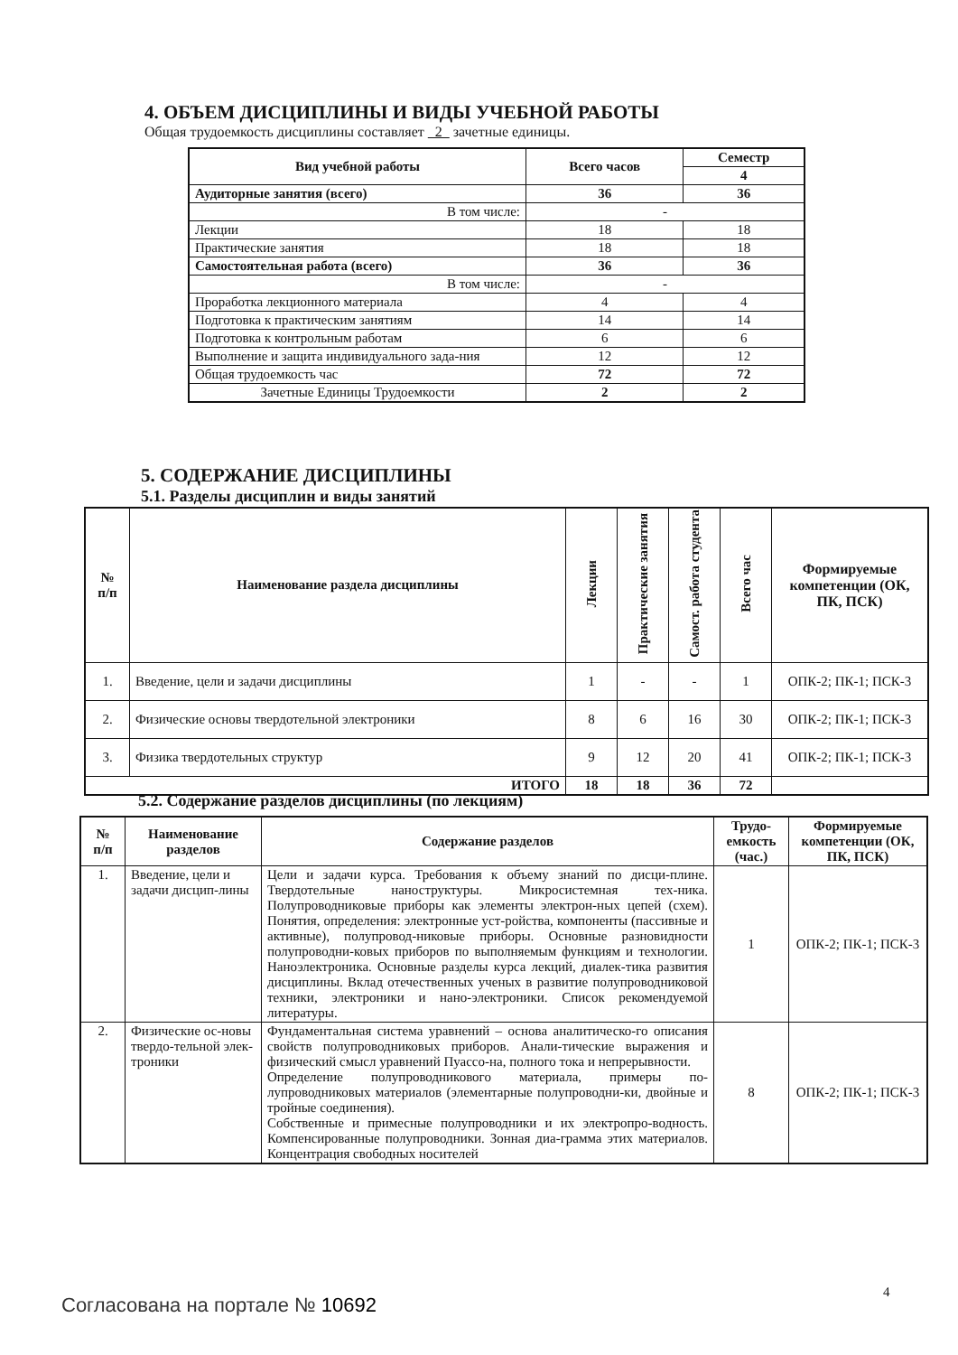4. ОБЪЕМ ДИСЦИПЛИНЫ И ВИДЫ УЧЕБНОЙ РАБОТЫ
Общая трудоемкость дисциплины составляет 2 зачетные единицы.
| Вид учебной работы | Всего часов | Семестр |
| --- | --- | --- |
| | | 4 |
| Аудиторные занятия (всего) | 36 | 36 |
| В том числе: | - | |
| Лекции | 18 | 18 |
| Практические занятия | 18 | 18 |
| Самостоятельная работа (всего) | 36 | 36 |
| В том числе: | - | |
| Проработка лекционного материала | 4 | 4 |
| Подготовка к практическим занятиям | 14 | 14 |
| Подготовка к контрольным работам | 6 | 6 |
| Выполнение и защита индивидуального зада-ния | 12 | 12 |
| Общая трудоемкость час | 72 | 72 |
| Зачетные Единицы Трудоемкости | 2 | 2 |
5. СОДЕРЖАНИЕ ДИСЦИПЛИНЫ
5.1. Разделы дисциплин и виды занятий
| № п/п | Наименование раздела дисциплины | Лекции | Практические занятия | Самост. работа студента | Всего час | Формируемые компетенции (ОК, ПК, ПСК) |
| --- | --- | --- | --- | --- | --- | --- |
| 1. | Введение, цели и задачи дисциплины | 1 | - | - | 1 | ОПК-2; ПК-1; ПСК-3 |
| 2. | Физические основы твердотельной электроники | 8 | 6 | 16 | 30 | ОПК-2; ПК-1; ПСК-3 |
| 3. | Физика твердотельных структур | 9 | 12 | 20 | 41 | ОПК-2; ПК-1; ПСК-3 |
| ИТОГО | | 18 | 18 | 36 | 72 | |
5.2. Содержание разделов дисциплины (по лекциям)
| № п/п | Наименование разделов | Содержание разделов | Трудо-емкость (час.) | Формируемые компетенции (ОК, ПК, ПСК) |
| --- | --- | --- | --- | --- |
| 1. | Введение, цели и задачи дисцип-лины | Цели и задачи курса. Требования к объему знаний по дисци-плине. Твердотельные наноструктуры. Микросистемная тех-ника. Полупроводниковые приборы как элементы электрон-ных цепей (схем). Понятия, определения: электронные уст-ройства, компоненты (пассивные и активные), полупровод-никовые приборы. Основные разновидности полупроводни-ковых приборов по выполняемым функциям и технологии. Наноэлектроника. Основные разделы курса лекций, диалек-тика развития дисциплины. Вклад отечественных ученых в развитие полупроводниковой техники, электроники и нано-электроники. Список рекомендуемой литературы. | 1 | ОПК-2; ПК-1; ПСК-3 |
| 2. | Физические ос-новы твердо-тельной элек-троники | Фундаментальная система уравнений – основа аналитическо-го описания свойств полупроводниковых приборов. Анали-тические выражения и физический смысл уравнений Пуассо-на, полного тока и непрерывности. Определение полупроводникового материала, примеры по-лупроводниковых материалов (элементарные полупроводни-ки, двойные и тройные соединения). Собственные и примесные полупроводники и их электропро-водность. Компенсированные полупроводники. Зонная диа-грамма этих материалов. Концентрация свободных носителей | 8 | ОПК-2; ПК-1; ПСК-3 |
4
Согласована на портале № 10692